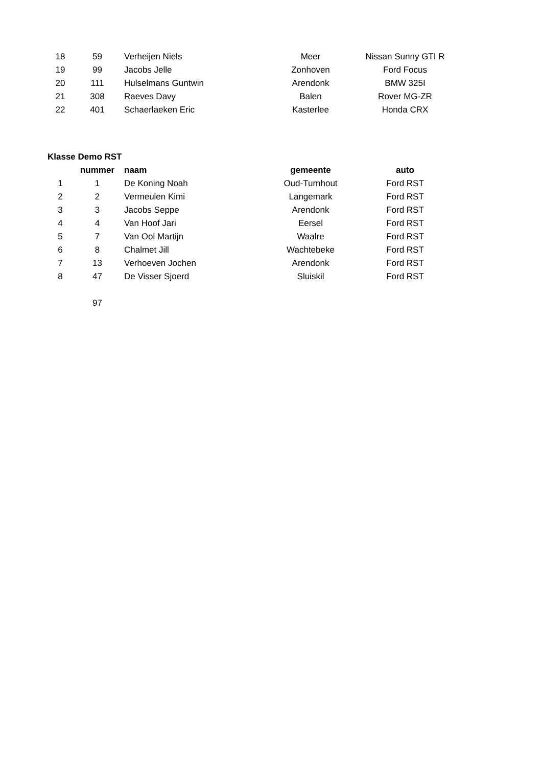| 18 | 59 | Verheijen Niels | Meer | Nissan Sunny GTI R |
| 19 | 99 | Jacobs Jelle | Zonhoven | Ford Focus |
| 20 | 111 | Hulselmans Guntwin | Arendonk | BMW 325I |
| 21 | 308 | Raeves Davy | Balen | Rover MG-ZR |
| 22 | 401 | Schaerlaeken Eric | Kasterlee | Honda CRX |
Klasse Demo RST
| | nummer | naam | gemeente | auto |
| --- | --- | --- | --- | --- |
| 1 | 1 | De Koning Noah | Oud-Turnhout | Ford RST |
| 2 | 2 | Vermeulen Kimi | Langemark | Ford RST |
| 3 | 3 | Jacobs Seppe | Arendonk | Ford RST |
| 4 | 4 | Van Hoof Jari | Eersel | Ford RST |
| 5 | 7 | Van Ool Martijn | Waalre | Ford RST |
| 6 | 8 | Chalmet Jill | Wachtebeke | Ford RST |
| 7 | 13 | Verhoeven Jochen | Arendonk | Ford RST |
| 8 | 47 | De Visser Sjoerd | Sluiskil | Ford RST |
| | 97 |